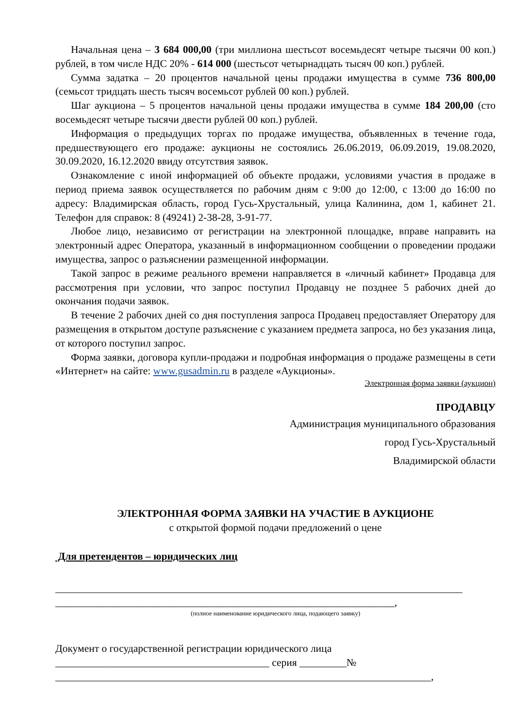Начальная цена – 3 684 000,00 (три миллиона шестьсот восемьдесят четыре тысячи 00 коп.) рублей, в том числе НДС 20% - 614 000 (шестьсот четырнадцать тысяч 00 коп.) рублей.
Сумма задатка – 20 процентов начальной цены продажи имущества в сумме 736 800,00 (семьсот тридцать шесть тысяч восемьсот рублей 00 коп.) рублей.
Шаг аукциона – 5 процентов начальной цены продажи имущества в сумме 184 200,00 (сто восемьдесят четыре тысячи двести рублей 00 коп.) рублей.
Информация о предыдущих торгах по продаже имущества, объявленных в течение года, предшествующего его продаже: аукционы не состоялись 26.06.2019, 06.09.2019, 19.08.2020, 30.09.2020, 16.12.2020 ввиду отсутствия заявок.
Ознакомление с иной информацией об объекте продажи, условиями участия в продаже в период приема заявок осуществляется по рабочим дням с 9:00 до 12:00, с 13:00 до 16:00 по адресу: Владимирская область, город Гусь-Хрустальный, улица Калинина, дом 1, кабинет 21. Телефон для справок: 8 (49241) 2-38-28, 3-91-77.
Любое лицо, независимо от регистрации на электронной площадке, вправе направить на электронный адрес Оператора, указанный в информационном сообщении о проведении продажи имущества, запрос о разъяснении размещенной информации.
Такой запрос в режиме реального времени направляется в «личный кабинет» Продавца для рассмотрения при условии, что запрос поступил Продавцу не позднее 5 рабочих дней до окончания подачи заявок.
В течение 2 рабочих дней со дня поступления запроса Продавец предоставляет Оператору для размещения в открытом доступе разъяснение с указанием предмета запроса, но без указания лица, от которого поступил запрос.
Форма заявки, договора купли-продажи и подробная информация о продаже размещены в сети «Интернет» на сайте: www.gusadmin.ru в разделе «Аукционы».
Электронная форма заявки (аукцион)
ПРОДАВЦУ
Администрация муниципального образования
город Гусь-Хрустальный
Владимирской области
ЭЛЕКТРОННАЯ ФОРМА ЗАЯВКИ НА УЧАСТИЕ В АУКЦИОНЕ
с открытой формой подачи предложений о цене
Для претендентов – юридических лиц
______________________________________________________________________________
_________________________________________________________________,
(полное наименование юридического лица, подающего заявку)
Документ о государственной регистрации юридического лица
_________________________________________ серия _________№
________________________________________________________________________,